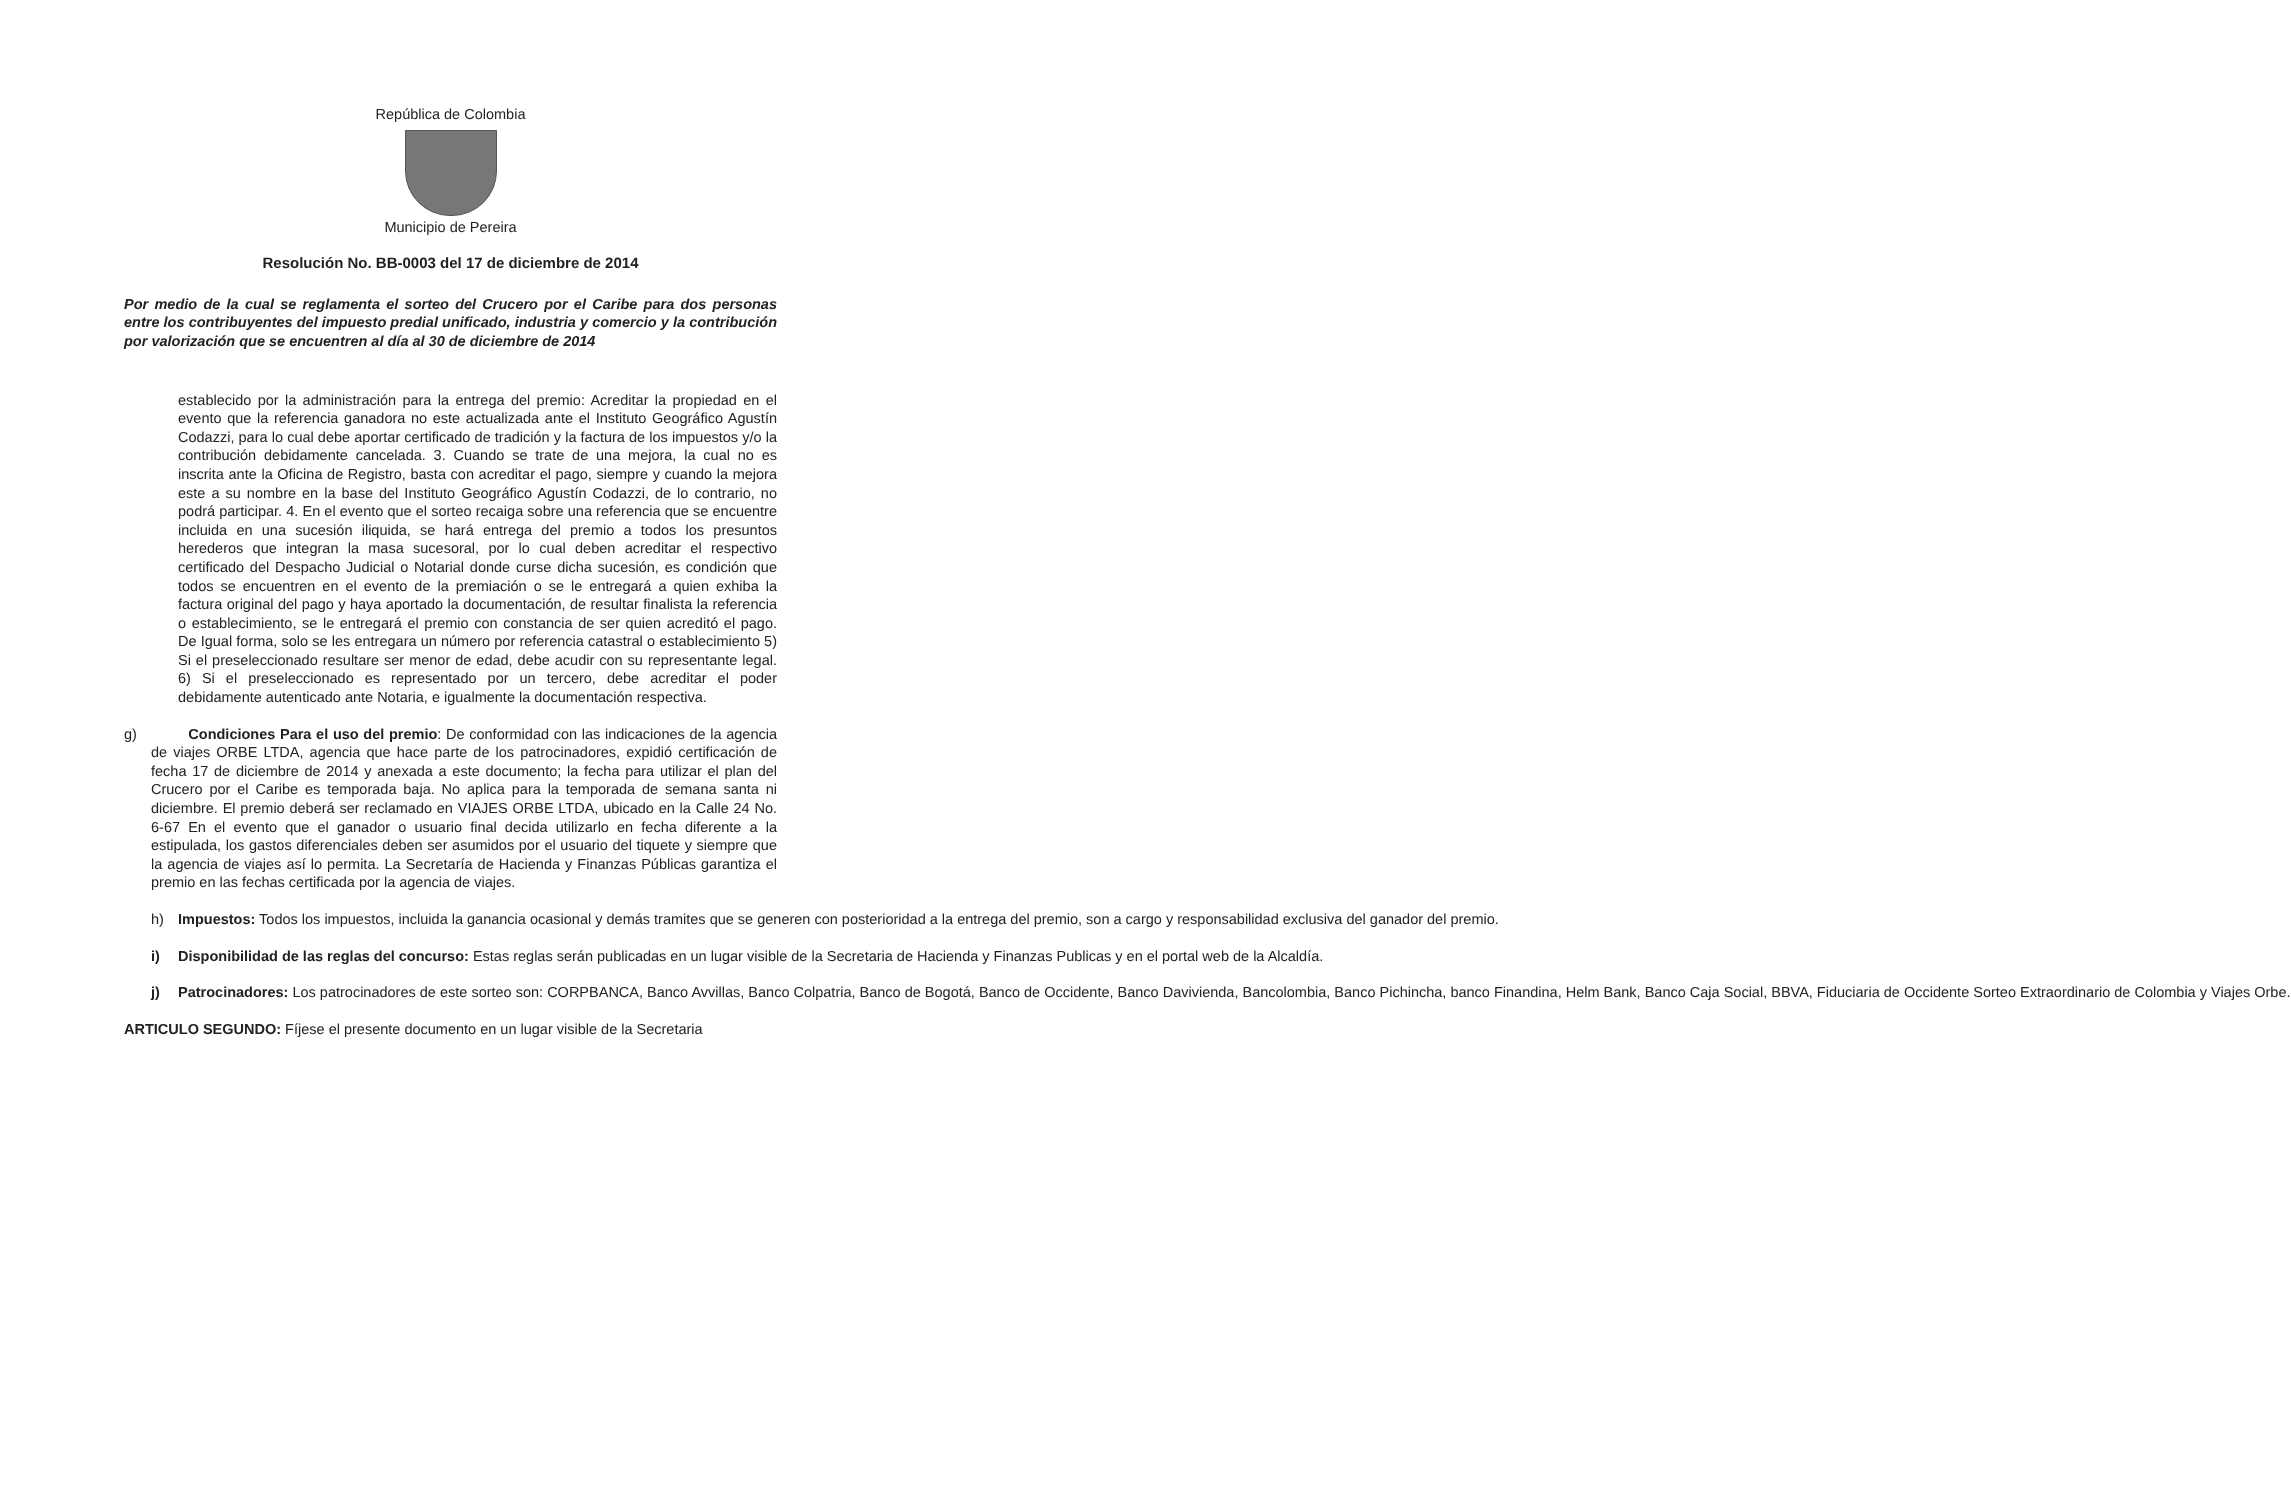República de Colombia
Municipio de Pereira
Resolución No. BB-0003 del 17 de diciembre de 2014
Por medio de la cual se reglamenta el sorteo del Crucero por el Caribe para dos personas entre los contribuyentes del impuesto predial unificado, industria y comercio y la contribución por valorización que se encuentren al día al 30 de diciembre de 2014
establecido por la administración para la entrega del premio: Acreditar la propiedad en el evento que la referencia ganadora no este actualizada ante el Instituto Geográfico Agustín Codazzi, para lo cual debe aportar certificado de tradición y la factura de los impuestos y/o la contribución debidamente cancelada. 3. Cuando se trate de una mejora, la cual no es inscrita ante la Oficina de Registro, basta con acreditar el pago, siempre y cuando la mejora este a su nombre en la base del Instituto Geográfico Agustín Codazzi, de lo contrario, no podrá participar. 4. En el evento que el sorteo recaiga sobre una referencia que se encuentre incluida en una sucesión iliquida, se hará entrega del premio a todos los presuntos herederos que integran la masa sucesoral, por lo cual deben acreditar el respectivo certificado del Despacho Judicial o Notarial donde curse dicha sucesión, es condición que todos se encuentren en el evento de la premiación o se le entregará a quien exhiba la factura original del pago y haya aportado la documentación, de resultar finalista la referencia o establecimiento, se le entregará el premio con constancia de ser quien acreditó el pago. De Igual forma, solo se les entregara un número por referencia catastral o establecimiento 5) Si el preseleccionado resultare ser menor de edad, debe acudir con su representante legal. 6) Si el preseleccionado es representado por un tercero, debe acreditar el poder debidamente autenticado ante Notaria, e igualmente la documentación respectiva.
g) Condiciones Para el uso del premio: De conformidad con las indicaciones de la agencia de viajes ORBE LTDA, agencia que hace parte de los patrocinadores, expidió certificación de fecha 17 de diciembre de 2014 y anexada a este documento; la fecha para utilizar el plan del Crucero por el Caribe es temporada baja. No aplica para la temporada de semana santa ni diciembre. El premio deberá ser reclamado en VIAJES ORBE LTDA, ubicado en la Calle 24 No. 6-67 En el evento que el ganador o usuario final decida utilizarlo en fecha diferente a la estipulada, los gastos diferenciales deben ser asumidos por el usuario del tiquete y siempre que la agencia de viajes así lo permita. La Secretaría de Hacienda y Finanzas Públicas garantiza el premio en las fechas certificada por la agencia de viajes.
h) Impuestos: Todos los impuestos, incluida la ganancia ocasional y demás tramites que se generen con posterioridad a la entrega del premio, son a cargo y responsabilidad exclusiva del ganador del premio.
i) Disponibilidad de las reglas del concurso: Estas reglas serán publicadas en un lugar visible de la Secretaria de Hacienda y Finanzas Publicas y en el portal web de la Alcaldía.
j) Patrocinadores: Los patrocinadores de este sorteo son: CORPBANCA, Banco Avvillas, Banco Colpatria, Banco de Bogotá, Banco de Occidente, Banco Davivienda, Bancolombia, Banco Pichincha, banco Finandina, Helm Bank, Banco Caja Social, BBVA, Fiduciaria de Occidente Sorteo Extraordinario de Colombia y Viajes Orbe.
ARTICULO SEGUNDO: Fíjese el presente documento en un lugar visible de la Secretaria